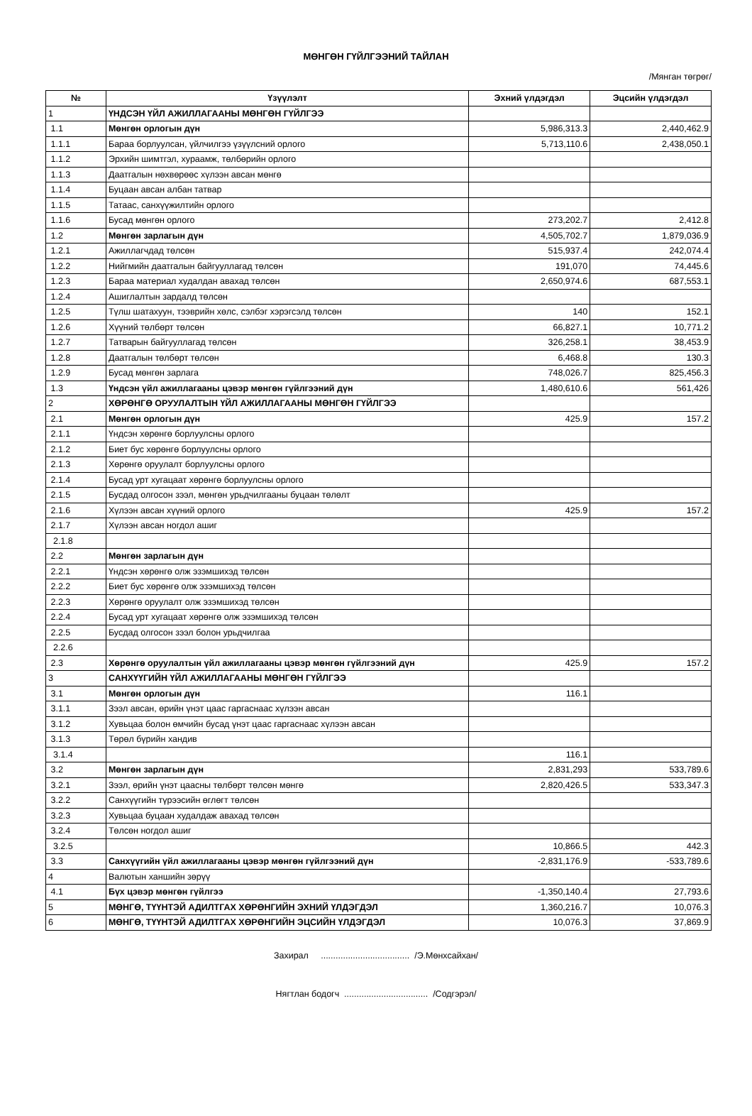МӨНГӨН ГҮЙЛГЭЭНИЙ ТАЙЛАН
/Мянган төгрөг/
| № | Үзүүлэлт | Эхний үлдэгдэл | Эцсийн үлдэгдэл |
| --- | --- | --- | --- |
| 1 | ҮНДСЭН ҮЙЛ АЖИЛЛАГААНЫ МӨНГӨН ГҮЙЛГЭЭ | | |
| 1.1 | Мөнгөн орлогын дүн | 5,986,313.3 | 2,440,462.9 |
| 1.1.1 | Бараа борлуулсан, үйлчилгээ үзүүлсний орлого | 5,713,110.6 | 2,438,050.1 |
| 1.1.2 | Эрхийн шимтгэл, хураамж, төлбөрийн орлого | | |
| 1.1.3 | Даатгалын нөхвөрөөс хүлээн авсан мөнгө | | |
| 1.1.4 | Буцаан авсан албан татвар | | |
| 1.1.5 | Татаас, санхүүжилтийн орлого | | |
| 1.1.6 | Бусад мөнгөн орлого | 273,202.7 | 2,412.8 |
| 1.2 | Мөнгөн зарлагын дүн | 4,505,702.7 | 1,879,036.9 |
| 1.2.1 | Ажиллагчдад төлсөн | 515,937.4 | 242,074.4 |
| 1.2.2 | Нийгмийн даатгалын байгууллагад төлсөн | 191,070 | 74,445.6 |
| 1.2.3 | Бараа материал худалдан авахад төлсөн | 2,650,974.6 | 687,553.1 |
| 1.2.4 | Ашиглалтын зардалд төлсөн | | |
| 1.2.5 | Түлш шатахуун, тээврийн хөлс, сэлбэг хэрэгсэлд төлсөн | 140 | 152.1 |
| 1.2.6 | Хүүний төлбөрт төлсөн | 66,827.1 | 10,771.2 |
| 1.2.7 | Татварын байгууллагад төлсөн | 326,258.1 | 38,453.9 |
| 1.2.8 | Даатгалын төлбөрт төлсөн | 6,468.8 | 130.3 |
| 1.2.9 | Бусад мөнгөн зарлага | 748,026.7 | 825,456.3 |
| 1.3 | Үндсэн үйл ажиллагааны цэвэр мөнгөн гүйлгээний дүн | 1,480,610.6 | 561,426 |
| 2 | ХӨРӨНГӨ ОРУУЛАЛТЫН ҮЙЛ АЖИЛЛАГААНЫ МӨНГӨН ГҮЙЛГЭЭ | | |
| 2.1 | Мөнгөн орлогын дүн | 425.9 | 157.2 |
| 2.1.1 | Үндсэн хөрөнгө борлуулсны орлого | | |
| 2.1.2 | Биет бус хөрөнгө борлуулсны орлого | | |
| 2.1.3 | Хөрөнгө оруулалт борлуулсны орлого | | |
| 2.1.4 | Бусад урт хугацаат хөрөнгө борлуулсны орлого | | |
| 2.1.5 | Бусдад олгосон зээл, мөнгөн урьдчилгааны буцаан төлөлт | | |
| 2.1.6 | Хүлээн авсан хүүний орлого | 425.9 | 157.2 |
| 2.1.7 | Хүлээн авсан ногдол ашиг | | |
| 2.1.8 | | | |
| 2.2 | Мөнгөн зарлагын дүн | | |
| 2.2.1 | Үндсэн хөрөнгө олж эзэмшихэд төлсөн | | |
| 2.2.2 | Биет бус хөрөнгө олж эзэмшихэд төлсөн | | |
| 2.2.3 | Хөрөнгө оруулалт олж эзэмшихэд төлсөн | | |
| 2.2.4 | Бусад урт хугацаат хөрөнгө олж эзэмшихэд төлсөн | | |
| 2.2.5 | Бусдад олгосон зээл болон урьдчилгаа | | |
| 2.2.6 | | | |
| 2.3 | Хөрөнгө оруулалтын үйл ажиллагааны цэвэр мөнгөн гүйлгээний дүн | 425.9 | 157.2 |
| 3 | САНХҮҮГИЙН ҮЙЛ АЖИЛЛАГААНЫ МӨНГӨН ГҮЙЛГЭЭ | | |
| 3.1 | Мөнгөн орлогын дүн | 116.1 | |
| 3.1.1 | Зээл авсан, өрийн үнэт цаас гаргаснаас хүлээн авсан | | |
| 3.1.2 | Хувьцаа болон өмчийн бусад үнэт цаас гаргаснаас хүлээн авсан | | |
| 3.1.3 | Төрөл бүрийн хандив | | |
| 3.1.4 | | 116.1 | |
| 3.2 | Мөнгөн зарлагын дүн | 2,831,293 | 533,789.6 |
| 3.2.1 | Зээл, өрийн үнэт цаасны төлбөрт төлсөн мөнгө | 2,820,426.5 | 533,347.3 |
| 3.2.2 | Санхүүгийн түрээсийн өглөгт төлсөн | | |
| 3.2.3 | Хувьцаа буцаан худалдаж авахад төлсөн | | |
| 3.2.4 | Төлсөн ногдол ашиг | | |
| 3.2.5 | | 10,866.5 | 442.3 |
| 3.3 | Санхүүгийн үйл ажиллагааны цэвэр мөнгөн гүйлгээний дүн | -2,831,176.9 | -533,789.6 |
| 4 | Валютын ханшийн зөрүү | | |
| 4.1 | Бүх цэвэр мөнгөн гүйлгээ | -1,350,140.4 | 27,793.6 |
| 5 | МӨНГӨ, ТҮҮНТЭЙ АДИЛТГАХ ХӨРӨНГИЙН ЭХНИЙ ҮЛДЭГДЭЛ | 1,360,216.7 | 10,076.3 |
| 6 | МӨНГӨ, ТҮҮНТЭЙ АДИЛТГАХ ХӨРӨНГИЙН ЭЦСИЙН ҮЛДЭГДЭЛ | 10,076.3 | 37,869.9 |
Захирал .................................... /Э.Мөнхсайхан/
Нягтлан бодогч .................................. /Содгэрэл/